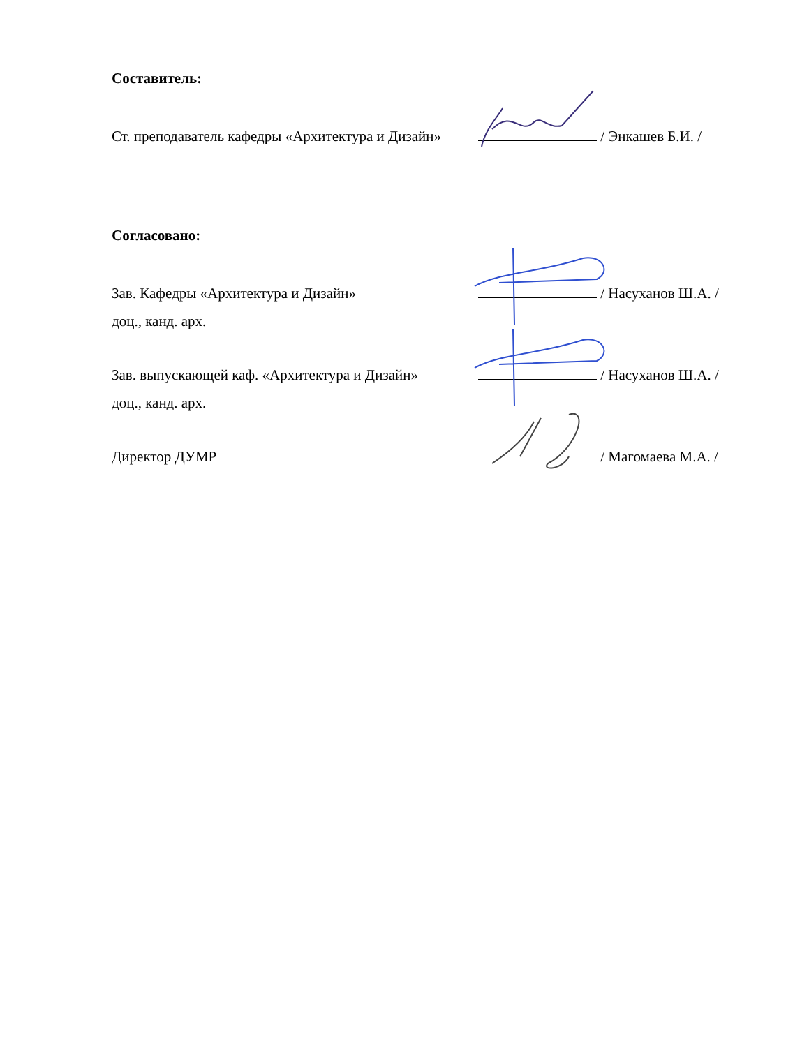Составитель:
Ст. преподаватель кафедры «Архитектура и Дизайн»
/ Энкашев Б.И. /
Согласовано:
Зав. Кафедры «Архитектура и Дизайн»
доц., канд. арх.
/ Насуханов Ш.А. /
Зав. выпускающей каф. «Архитектура и Дизайн»
доц., канд. арх.
/ Насуханов Ш.А. /
Директор ДУМР
/ Магомаева М.А. /